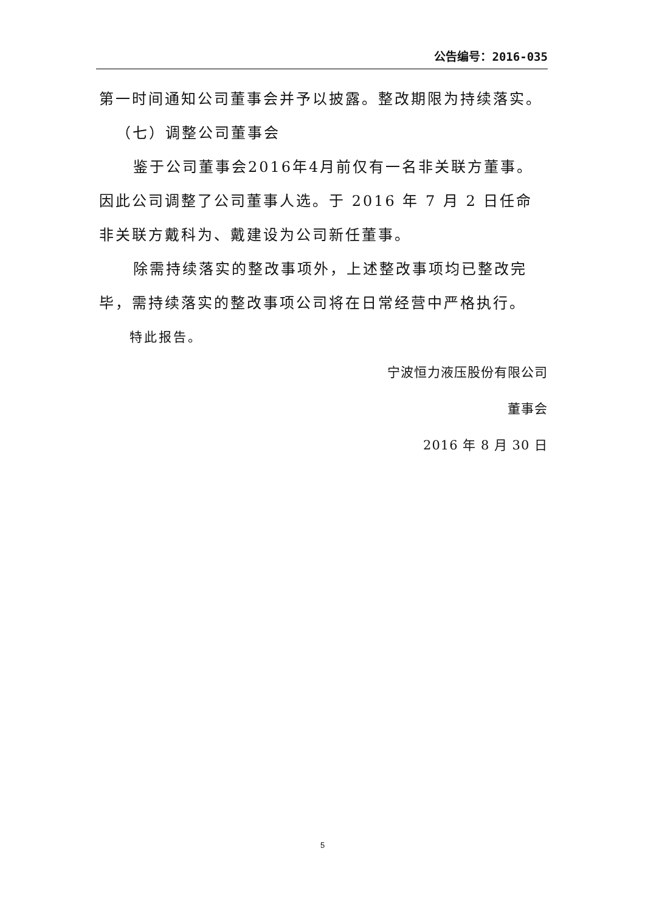公告编号：2016-035
第一时间通知公司董事会并予以披露。整改期限为持续落实。
（七）调整公司董事会
鉴于公司董事会2016年4月前仅有一名非关联方董事。因此公司调整了公司董事人选。于 2016 年 7 月 2 日任命非关联方戴科为、戴建设为公司新任董事。
除需持续落实的整改事项外，上述整改事项均已整改完毕，需持续落实的整改事项公司将在日常经营中严格执行。
特此报告。
宁波恒力液压股份有限公司
董事会
2016 年 8 月 30 日
5